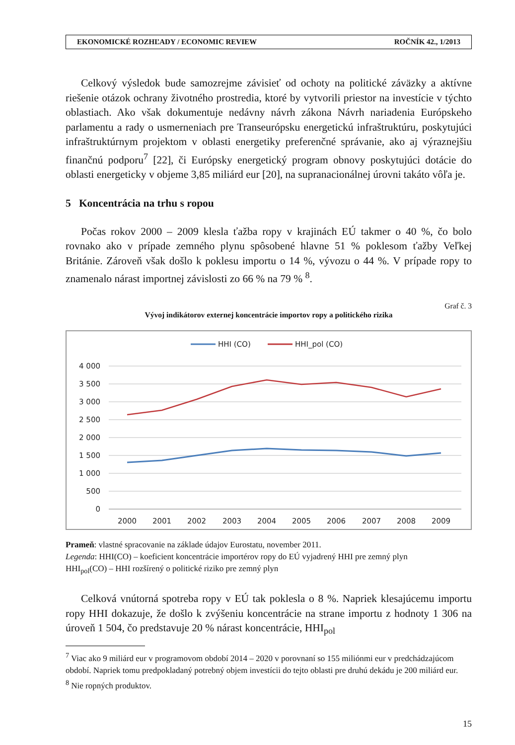EKONOMICKÉ ROZHĽADY / ECONOMIC REVIEW ROČNÍK 42., 1/2013
Celkový výsledok bude samozrejme závisieť od ochoty na politické záväzky a aktívne riešenie otázok ochrany životného prostredia, ktoré by vytvorili priestor na investície v týchto oblastiach. Ako však dokumentuje nedávny návrh zákona Návrh nariadenia Európskeho parlamentu a rady o usmerneniach pre Transeurópsku energetickú infraštruktúru, poskytujúci infraštruktúrnym projektom v oblasti energetiky preferenčné správanie, ako aj výraznejšiu finančnú podporu<sup>7</sup> [22], či Európsky energetický program obnovy poskytujúci dotácie do oblasti energeticky v objeme 3,85 miliárd eur [20], na supranacionálnej úrovni takáto vôľa je.
5 Koncentrácia na trhu s ropou
Počas rokov 2000 – 2009 klesla ťažba ropy v krajinách EÚ takmer o 40 %, čo bolo rovnako ako v prípade zemného plynu spôsobené hlavne 51 % poklesom ťažby Veľkej Británie. Zároveň však došlo k poklesu importu o 14 %, vývozu o 44 %. V prípade ropy to znamenalo nárast importnej závislosti zo 66 % na 79 % <sup>8</sup>.
Graf č. 3
Vývoj indikátorov externej koncentrácie importov ropy a politického rizika
HHI (CO)
HHI_pol (CO)
4 000
3 500
3 000
2 500
2 000
1 500
1 000
500
0
2000
2001
2002
2003
2004
2005
2006
2007
2008
2009
Prameň: vlastné spracovanie na základe údajov Eurostatu, november 2011.
Legenda: HHI(CO) – koeficient koncentrácie importérov ropy do EÚ vyjadrený HHI pre zemný plyn
HHI<sub>pol</sub>(CO) – HHI rozšírený o politické riziko pre zemný plyn
Celková vnútorná spotreba ropy v EÚ tak poklesla o 8 %. Napriek klesajúcemu importu ropy HHI dokazuje, že došlo k zvýšeniu koncentrácie na strane importu z hodnoty 1 306 na úroveň 1 504, čo predstavuje 20 % nárast koncentrácie, HHI<sub>pol</sub>
<sup>7</sup> Viac ako 9 miliárd eur v programovom období 2014 – 2020 v porovnaní so 155 miliónmi eur v predchádzajúcom období. Napriek tomu predpokladaný potrebný objem investícii do tejto oblasti pre druhú dekádu je 200 miliárd eur.
<sup>8</sup> Nie ropných produktov.
15